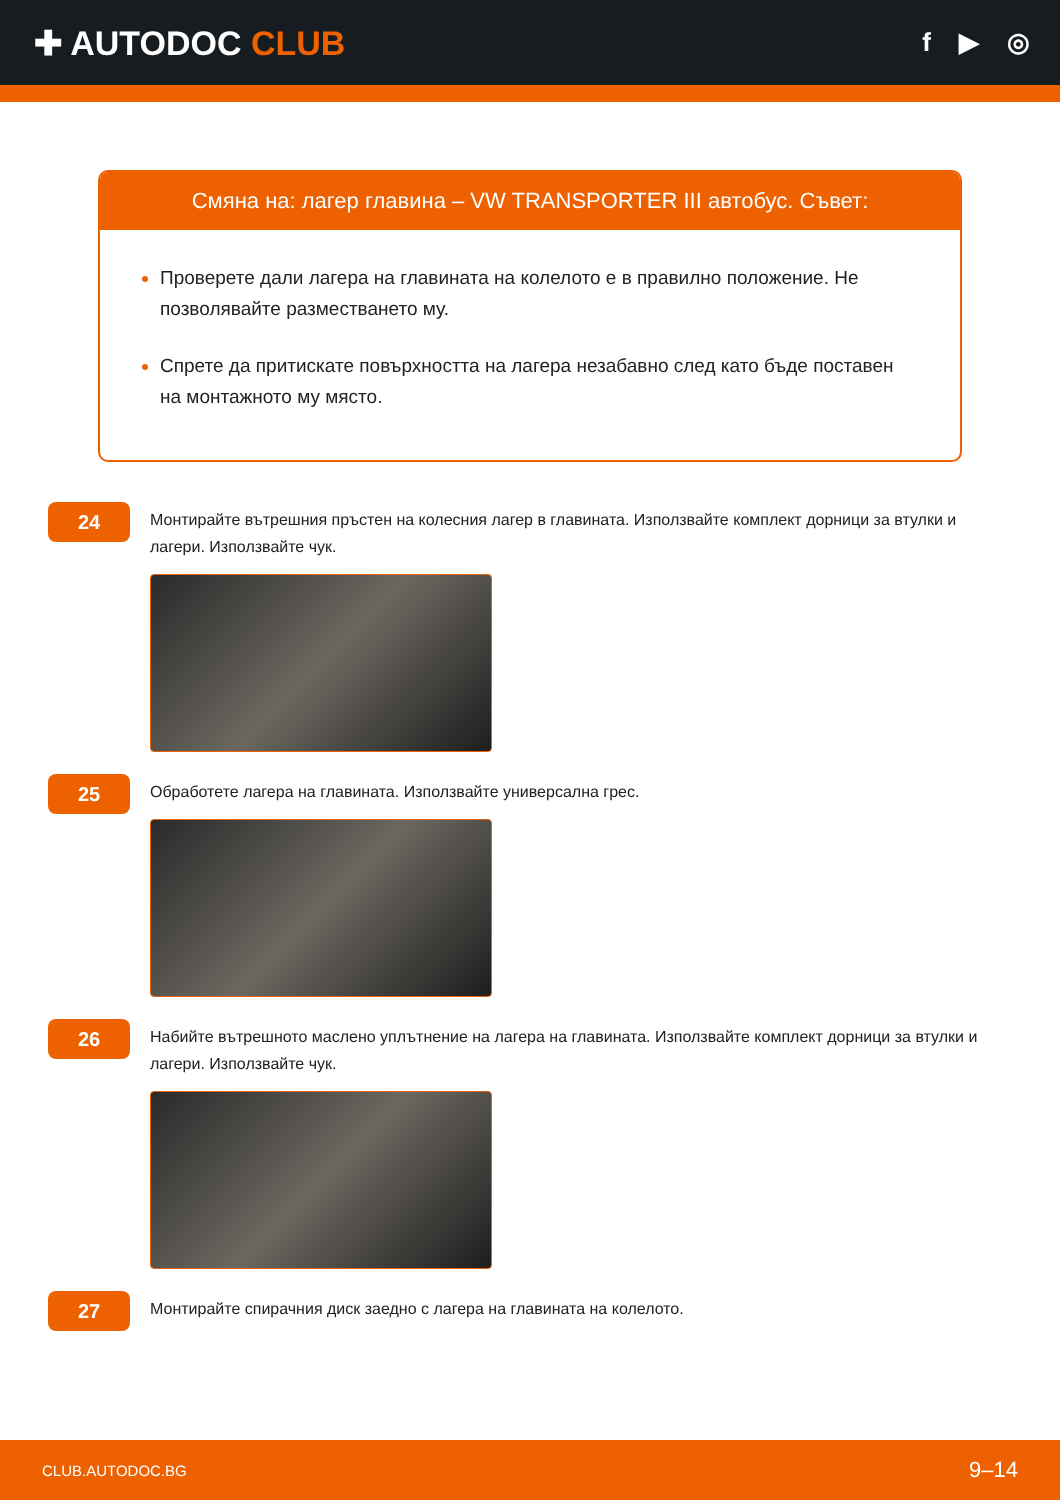✚ AUTODOC CLUB
f ▶ ◎
Смяна на: лагер главина – VW TRANSPORTER III автобус. Съвет:
Проверете дали лагера на главината на колелото е в правилно положение. Не позволявайте разместването му.
Спрете да притискате повърхността на лагера незабавно след като бъде поставен на монтажното му място.
24
Монтирайте вътрешния пръстен на колесния лагер в главината. Използвайте комплект дорници за втулки и лагери. Използвайте чук.
25
Обработете лагера на главината. Използвайте универсална грес.
26
Набийте вътрешното маслено уплътнение на лагера на главината. Използвайте комплект дорници за втулки и лагери. Използвайте чук.
27
Монтирайте спирачния диск заедно с лагера на главината на колелото.
CLUB.AUTODOC.BG 9–14